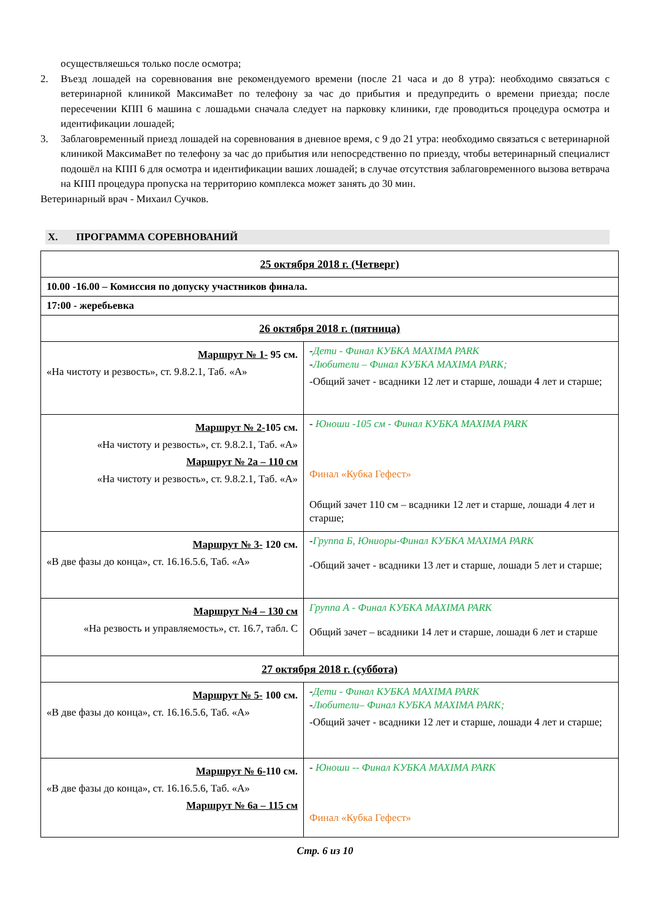осуществляешься только после осмотра;
2. Въезд лошадей на соревнования вне рекомендуемого времени (после 21 часа и до 8 утра): необходимо связаться с ветеринарной клиникой МаксимаВет по телефону за час до прибытия и предупредить о времени приезда; после пересечении КПП 6 машина с лошадьми сначала следует на парковку клиники, где проводиться процедура осмотра и идентификации лошадей;
3. Заблаговременный приезд лошадей на соревнования в дневное время, с 9 до 21 утра: необходимо связаться с ветеринарной клиникой МаксимаВет по телефону за час до прибытия или непосредственно по приезду, чтобы ветеринарный специалист подошёл на КПП 6 для осмотра и идентификации ваших лошадей; в случае отсутствия заблаговременного вызова ветврача на КПП процедура пропуска на территорию комплекса может занять до 30 мин.
Ветеринарный врач - Михаил Сучков.
X. ПРОГРАММА СОРЕВНОВАНИЙ
| 25 октября 2018 г. (Четверг) | |
| 10.00 -16.00 – Комиссия по допуску участников финала. | |
| 17:00 - жеребьевка | |
| 26 октября 2018 г. (пятница) | |
| Маршрут № 1- 95 см. «На чистоту и резвость», ст. 9.8.2.1, Таб. «А» | - Дети - Финал КУБКА MAXIMA PARK - Любители – Финал КУБКА MAXIMA PARK; -Общий зачет - всадники 12 лет и старше, лошади 4 лет и старше; |
| Маршрут № 2- 105 см. «На чистоту и резвость», ст. 9.8.2.1, Таб. «А» Маршрут № 2а – 110 см «На чистоту и резвость», ст. 9.8.2.1, Таб. «А» | - Юноши -105 см - Финал КУБКА MAXIMA PARK Финал «Кубка Гефест» Общий зачет 110 см – всадники 12 лет и старше, лошади 4 лет и старше; |
| Маршрут № 3- 120 см. «В две фазы до конца», ст. 16.16.5.6, Таб. «А» | - Группа Б, Юниоры-Финал КУБКА MAXIMA PARK -Общий зачет - всадники 13 лет и старше, лошади 5 лет и старше; |
| Маршрут №4 – 130 см «На резвость и управляемость», ст. 16.7, табл. С | Группа А - Финал КУБКА MAXIMA PARK Общий зачет – всадники 14 лет и старше, лошади 6 лет и старше |
| 27 октября 2018 г. (суббота) | |
| Маршрут № 5- 100 см. «В две фазы до конца», ст. 16.16.5.6, Таб. «А» | - Дети - Финал КУБКА MAXIMA PARK - Любители– Финал КУБКА MAXIMA PARK; -Общий зачет - всадники 12 лет и старше, лошади 4 лет и старше; |
| Маршрут № 6- 110 см. «В две фазы до конца», ст. 16.16.5.6, Таб. «А» Маршрут № 6а – 115 см | - Юноши -- Финал КУБКА MAXIMA PARK Финал «Кубка Гефест» |
Стр. 6 из 10